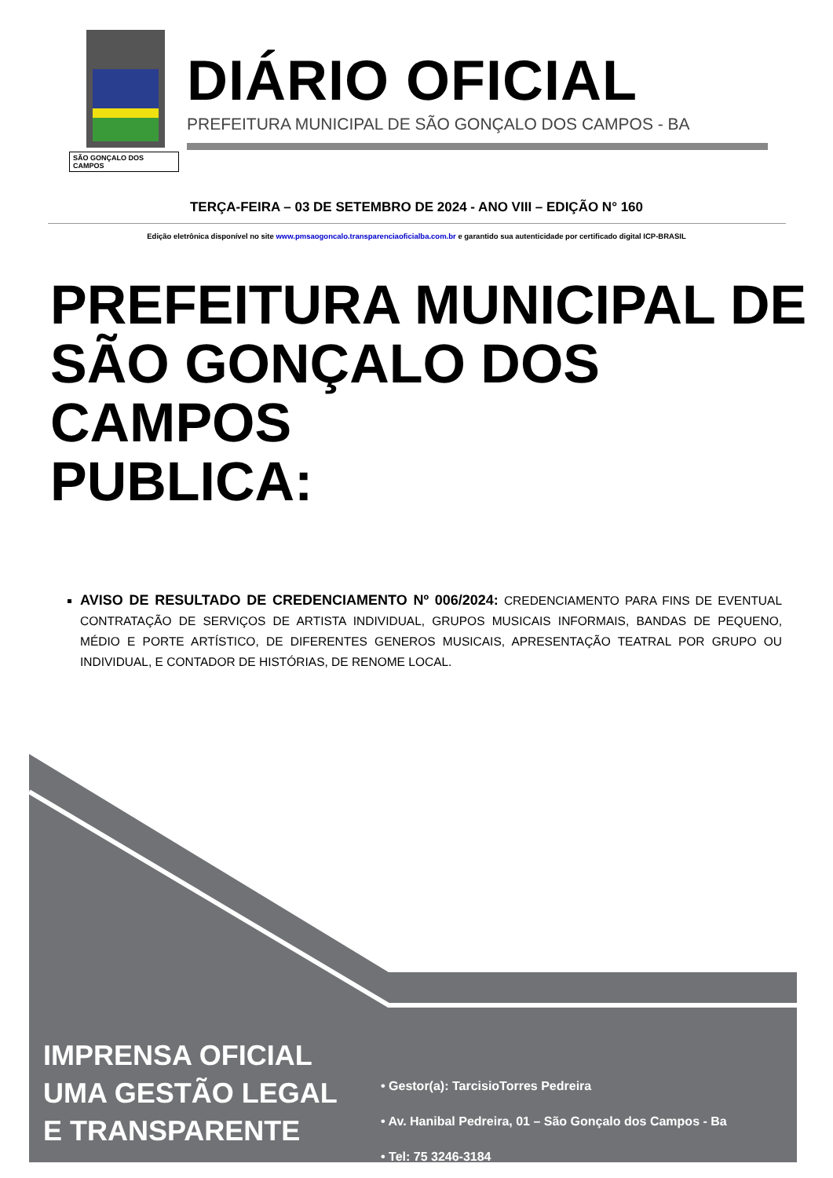SÃO GONÇALO DOS CAMPOS
DIÁRIO OFICIAL
PREFEITURA MUNICIPAL DE SÃO GONÇALO DOS CAMPOS - BA
TERÇA-FEIRA – 03 DE SETEMBRO DE 2024 - ANO VIII – EDIÇÃO N° 160
Edição eletrônica disponível no site www.pmsaogoncalo.transparenciaoficialba.com.br e garantido sua autenticidade por certificado digital ICP-BRASIL
PREFEITURA MUNICIPAL DE
SÃO GONÇALO DOS CAMPOS
PUBLICA:
AVISO DE RESULTADO DE CREDENCIAMENTO Nº 006/2024: CREDENCIAMENTO PARA FINS DE EVENTUAL CONTRATAÇÃO DE SERVIÇOS DE ARTISTA INDIVIDUAL, GRUPOS MUSICAIS INFORMAIS, BANDAS DE PEQUENO, MÉDIO E PORTE ARTÍSTICO, DE DIFERENTES GENEROS MUSICAIS, APRESENTAÇÃO TEATRAL POR GRUPO OU INDIVIDUAL, E CONTADOR DE HISTÓRIAS, DE RENOME LOCAL.
IMPRENSA OFICIAL
UMA GESTÃO LEGAL
E TRANSPARENTE
• Gestor(a): TarcisioTorres Pedreira
• Av. Hanibal Pedreira, 01 – São Gonçalo dos Campos - Ba
• Tel: 75 3246-3184